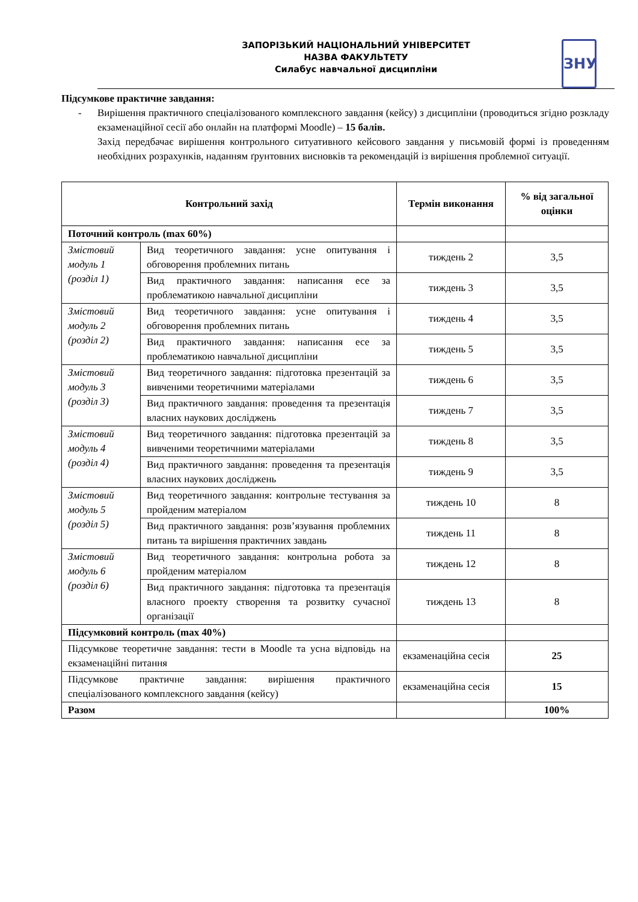ЗАПОРІЗЬКИЙ НАЦІОНАЛЬНИЙ УНІВЕРСИТЕТ
НАЗВА ФАКУЛЬТЕТУ
Силабус навчальної дисципліни
ЗНУ
Підсумкове практичне завдання:
- Вирішення практичного спеціалізованого комплексного завдання (кейсу) з дисципліни (проводиться згідно розкладу екзаменаційної сесії або онлайн на платформі Moodle) – 15 балів.
Захід передбачає вирішення контрольного ситуативного кейсового завдання у письмовій формі із проведенням необхідних розрахунків, наданням ґрунтовних висновків та рекомендацій із вирішення проблемної ситуації.
| Контрольний захід | | Термін виконання | % від загальної оцінки |
| --- | --- | --- | --- |
| Поточний контроль (max 60%) | | | |
| Змістовий модуль 1 (розділ 1) | Вид теоретичного завдання: усне опитування і обговорення проблемних питань | тиждень 2 | 3,5 |
| | Вид практичного завдання: написання есе за проблематикою навчальної дисципліни | тиждень 3 | 3,5 |
| Змістовий модуль 2 (розділ 2) | Вид теоретичного завдання: усне опитування і обговорення проблемних питань | тиждень 4 | 3,5 |
| | Вид практичного завдання: написання есе за проблематикою навчальної дисципліни | тиждень 5 | 3,5 |
| Змістовий модуль 3 (розділ 3) | Вид теоретичного завдання: підготовка презентацій за вивченими теоретичними матеріалами | тиждень 6 | 3,5 |
| | Вид практичного завдання: проведення та презентація власних наукових досліджень | тиждень 7 | 3,5 |
| Змістовий модуль 4 (розділ 4) | Вид теоретичного завдання: підготовка презентацій за вивченими теоретичними матеріалами | тиждень 8 | 3,5 |
| | Вид практичного завдання: проведення та презентація власних наукових досліджень | тиждень 9 | 3,5 |
| Змістовий модуль 5 (розділ 5) | Вид теоретичного завдання: контрольне тестування за пройденим матеріалом | тиждень 10 | 8 |
| | Вид практичного завдання: розв’язування проблемних питань та вирішення практичних завдань | тиждень 11 | 8 |
| Змістовий модуль 6 (розділ 6) | Вид теоретичного завдання: контрольна робота за пройденим матеріалом | тиждень 12 | 8 |
| | Вид практичного завдання: підготовка та презентація власного проекту створення та розвитку сучасної організації | тиждень 13 | 8 |
| Підсумковий контроль (max 40%) | | | |
| Підсумкове теоретичне завдання: тести в Moodle та усна відповідь на екзаменаційні питання | | екзаменаційна сесія | 25 |
| Підсумкове практичне завдання: вирішення практичного спеціалізованого комплексного завдання (кейсу) | | екзаменаційна сесія | 15 |
| Разом | | | 100% |